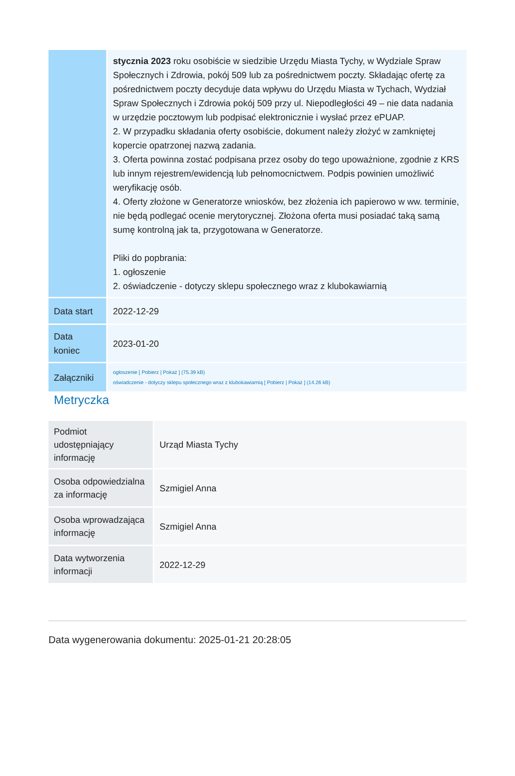| | stycznia 2023 roku osobiście w siedzibie Urzędu Miasta Tychy, w Wydziale Spraw Społecznych i Zdrowia, pokój 509 lub za pośrednictwem poczty. Składając ofertę za pośrednictwem poczty decyduje data wpływu do Urzędu Miasta w Tychach, Wydział Spraw Społecznych i Zdrowia pokój 509 przy ul. Niepodległości 49 – nie data nadania w urzędzie pocztowym lub podpisać elektronicznie i wysłać przez ePUAP. 2. W przypadku składania oferty osobiście, dokument należy złożyć w zamkniętej kopercie opatrzonej nazwą zadania. 3. Oferta powinna zostać podpisana przez osoby do tego upoważnione, zgodnie z KRS lub innym rejestrem/ewidencją lub pełnomocnictwem. Podpis powinien umożliwić weryfikację osób. 4. Oferty złożone w Generatorze wniosków, bez złożenia ich papierowo w ww. terminie, nie będą podlegać ocenie merytorycznej. Złożona oferta musi posiadać taką samą sumę kontrolną jak ta, przygotowana w Generatorze. Pliki do popbrania: 1. ogłoszenie 2. oświadczenie - dotyczy sklepu społecznego wraz z klubokawiarnią |
| Data start | 2022-12-29 |
| Data koniec | 2023-01-20 |
| Załączniki | ogłoszenie [ Pobierz / Pokaż ] (75.39 kB) oświadczenie - dotyczy sklepu społecznego wraz z klubokawiarnią [ Pobierz / Pokaż ] (14.26 kB) |
Metryczka
| Podmiot udostępniający informację | Urząd Miasta Tychy |
| Osoba odpowiedzialna za informację | Szmigiel Anna |
| Osoba wprowadzająca informację | Szmigiel Anna |
| Data wytworzenia informacji | 2022-12-29 |
Data wygenerowania dokumentu: 2025-01-21 20:28:05